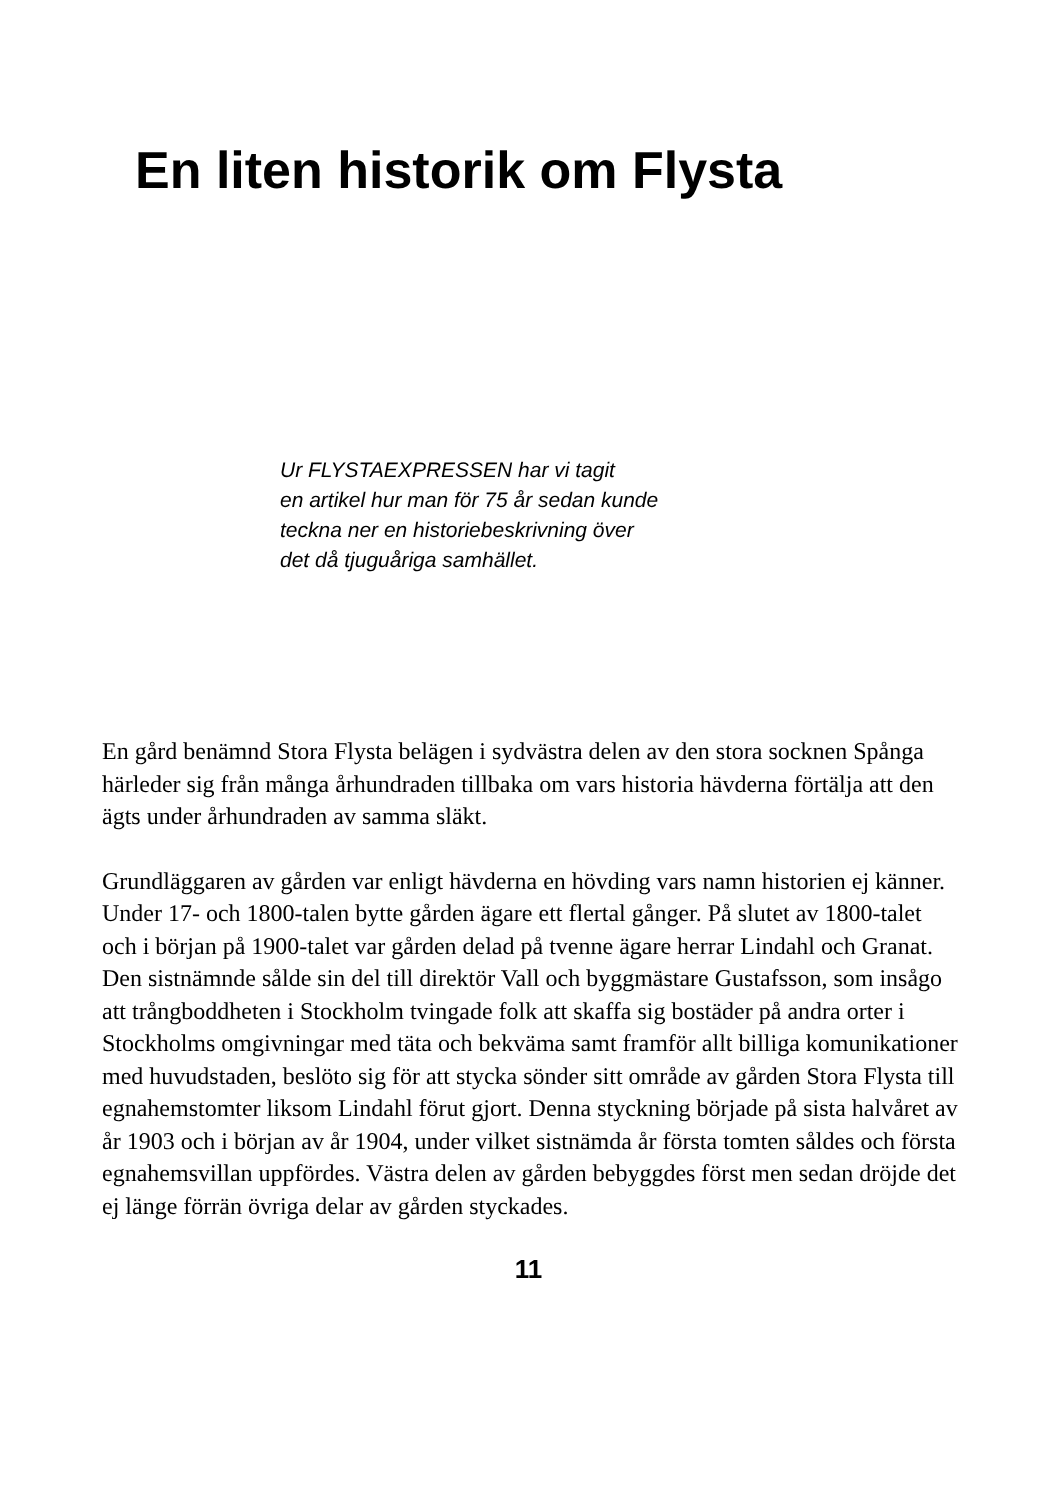En liten historik om Flysta
Ur FLYSTAEXPRESSEN har vi tagit
en artikel hur man för 75 år sedan kunde
teckna ner en historiebeskrivning över
det då tjuguåriga samhället.
En gård benämnd Stora Flysta belägen i sydvästra delen av den stora socknen Spånga härleder sig från många århundraden tillbaka om vars historia hävderna förtälja att den ägts under århundraden av samma släkt.
Grundläggaren av gården var enligt hävderna en hövding vars namn historien ej känner. Under 17- och 1800-talen bytte gården ägare ett flertal gånger. På slutet av 1800-talet och i början på 1900-talet var gården delad på tvenne ägare herrar Lindahl och Granat. Den sistnämnde sålde sin del till direktör Vall och byggmästare Gustafsson, som insågo att trångboddheten i Stockholm tvingade folk att skaffa sig bostäder på andra orter i Stockholms omgivningar med täta och bekväma samt framför allt billiga komunikationer med huvudstaden, beslöto sig för att stycka sönder sitt område av gården Stora Flysta till egnahemstomter liksom Lindahl förut gjort. Denna styckning började på sista halvåret av år 1903 och i början av år 1904, under vilket sistnämda år första tomten såldes och första egnahemsvillan uppfördes. Västra delen av gården bebyggdes först men sedan dröjde det ej länge förrän övriga delar av gården styckades.
11